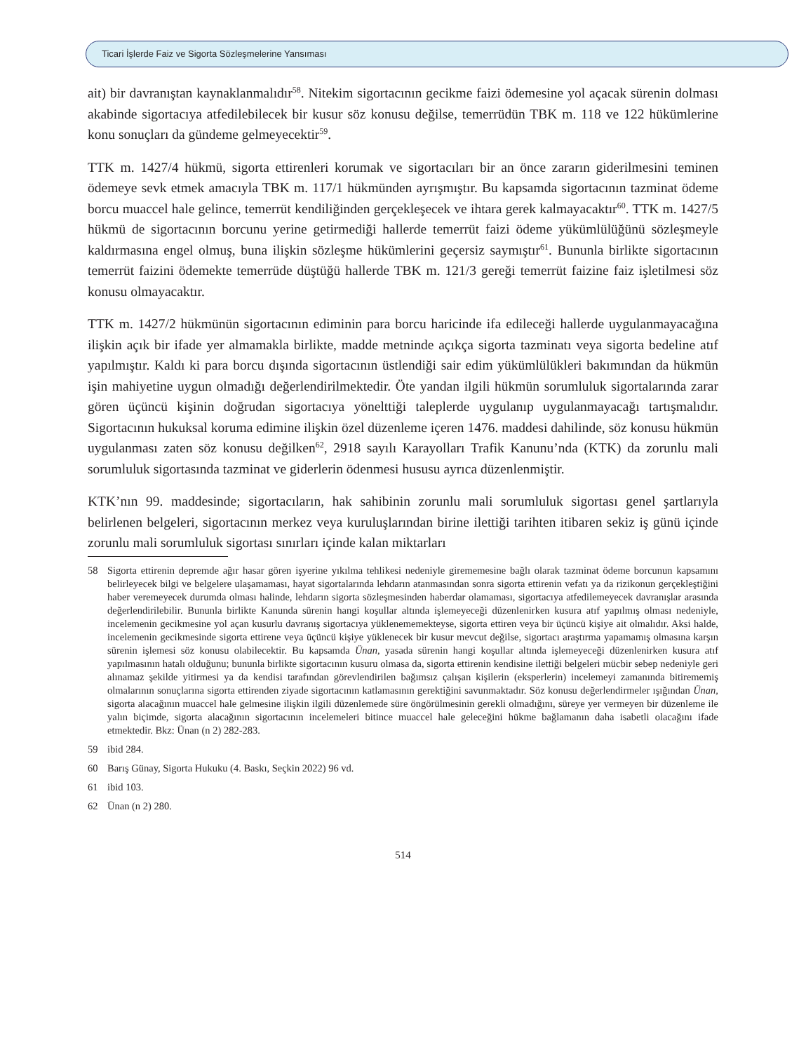Ticari İşlerde Faiz ve Sigorta Sözleşmelerine Yansıması
ait) bir davranıştan kaynaklanmalıdır<sup>58</sup>. Nitekim sigortacının gecikme faizi ödemesine yol açacak sürenin dolması akabinde sigortacıya atfedilebilecek bir kusur söz konusu değilse, temerrüdün TBK m. 118 ve 122 hükümlerine konu sonuçları da gündeme gelmeyecektir<sup>59</sup>.
TTK m. 1427/4 hükmü, sigorta ettirenleri korumak ve sigortacıları bir an önce zararın giderilmesini teminen ödemeye sevk etmek amacıyla TBK m. 117/1 hükmünden ayrışmıştır. Bu kapsamda sigortacının tazminat ödeme borcu muaccel hale gelince, temerrüt kendiliğinden gerçekleşecek ve ihtara gerek kalmayacaktır<sup>60</sup>. TTK m. 1427/5 hükmü de sigortacının borcunu yerine getirmediği hallerde temerrüt faizi ödeme yükümlülüğünü sözleşmeyle kaldırmasına engel olmuş, buna ilişkin sözleşme hükümlerini geçersiz saymıştır<sup>61</sup>. Bununla birlikte sigortacının temerrüt faizini ödemekte temerrüde düştüğü hallerde TBK m. 121/3 gereği temerrüt faizine faiz işletilmesi söz konusu olmayacaktır.
TTK m. 1427/2 hükmünün sigortacının ediminin para borcu haricinde ifa edileceği hallerde uygulanmayacağına ilişkin açık bir ifade yer almamakla birlikte, madde metninde açıkça sigorta tazminatı veya sigorta bedeline atıf yapılmıştır. Kaldı ki para borcu dışında sigortacının üstlendiği sair edim yükümlülükleri bakımından da hükmün işin mahiyetine uygun olmadığı değerlendirilmektedir. Öte yandan ilgili hükmün sorumluluk sigortalarında zarar gören üçüncü kişinin doğrudan sigortacıya yönelttiği taleplerde uygulanıp uygulanmayacağı tartışmalıdır. Sigortacının hukuksal koruma edimine ilişkin özel düzenleme içeren 1476. maddesi dahilinde, söz konusu hükmün uygulanması zaten söz konusu değilken<sup>62</sup>, 2918 sayılı Karayolları Trafik Kanunu’nda (KTK) da zorunlu mali sorumluluk sigortasında tazminat ve giderlerin ödenmesi hususu ayrıca düzenlenmiştir.
KTK’nın 99. maddesinde; sigortacıların, hak sahibinin zorunlu mali sorumluluk sigortası genel şartlarıyla belirlenen belgeleri, sigortacının merkez veya kuruluşlarından birine ilettiği tarihten itibaren sekiz iş günü içinde zorunlu mali sorumluluk sigortası sınırları içinde kalan miktarları
58 Sigorta ettirenin depremde ağır hasar gören işyerine yıkılma tehlikesi nedeniyle girememesine bağlı olarak tazminat ödeme borcunun kapsamını belirleyecek bilgi ve belgelere ulaşamaması, hayat sigortalarında lehdarın atanmasından sonra sigorta ettirenin vefatı ya da rizikonun gerçekleştiğini haber veremeyecek durumda olması halinde, lehdarın sigorta sözleşmesinden haberdar olamaması, sigortacıya atfedilemeyecek davranışlar arasında değerlendirilebilir. Bununla birlikte Kanunda sürenin hangi koşullar altında işlemeyeceği düzenlenirken kusura atıf yapılmış olması nedeniyle, incelemenin gecikmesine yol açan kusurlu davranış sigortacıya yüklenememekteyse, sigorta ettiren veya bir üçüncü kişiye ait olmalıdır. Aksi halde, incelemenin gecikmesinde sigorta ettirene veya üçüncü kişiye yüklenecek bir kusur mevcut değilse, sigortacı araştırma yapamamış olmasına karşın sürenin işlemesi söz konusu olabilecektir. Bu kapsamda Ünan, yasada sürenin hangi koşullar altında işlemeyeceği düzenlenirken kusura atıf yapılmasının hatalı olduğunu; bununla birlikte sigortacının kusuru olmasa da, sigorta ettirenin kendisine ilettiği belgeleri mücbir sebep nedeniyle geri alınamaz şekilde yitirmesi ya da kendisi tarafından görevlendirilen bağımsız çalışan kişilerin (eksperlerin) incelemeyi zamanında bitirememiş olmalarının sonuçlarına sigorta ettirenden ziyade sigortacının katlamasının gerektiğini savunmaktadır. Söz konusu değerlendirmeler ışığından Ünan, sigorta alacağının muaccel hale gelmesine ilişkin ilgili düzenlemede süre öngörülmesinin gerekli olmadığını, süreye yer vermeyen bir düzenleme ile yalın biçimde, sigorta alacağının sigortacının incelemeleri bitince muaccel hale geleceğini hükme bağlamanın daha isabetli olacağını ifade etmektedir. Bkz: Ünan (n 2) 282-283.
59 ibid 284.
60 Barış Günay, Sigorta Hukuku (4. Baskı, Seçkin 2022) 96 vd.
61 ibid 103.
62 Ünan (n 2) 280.
514